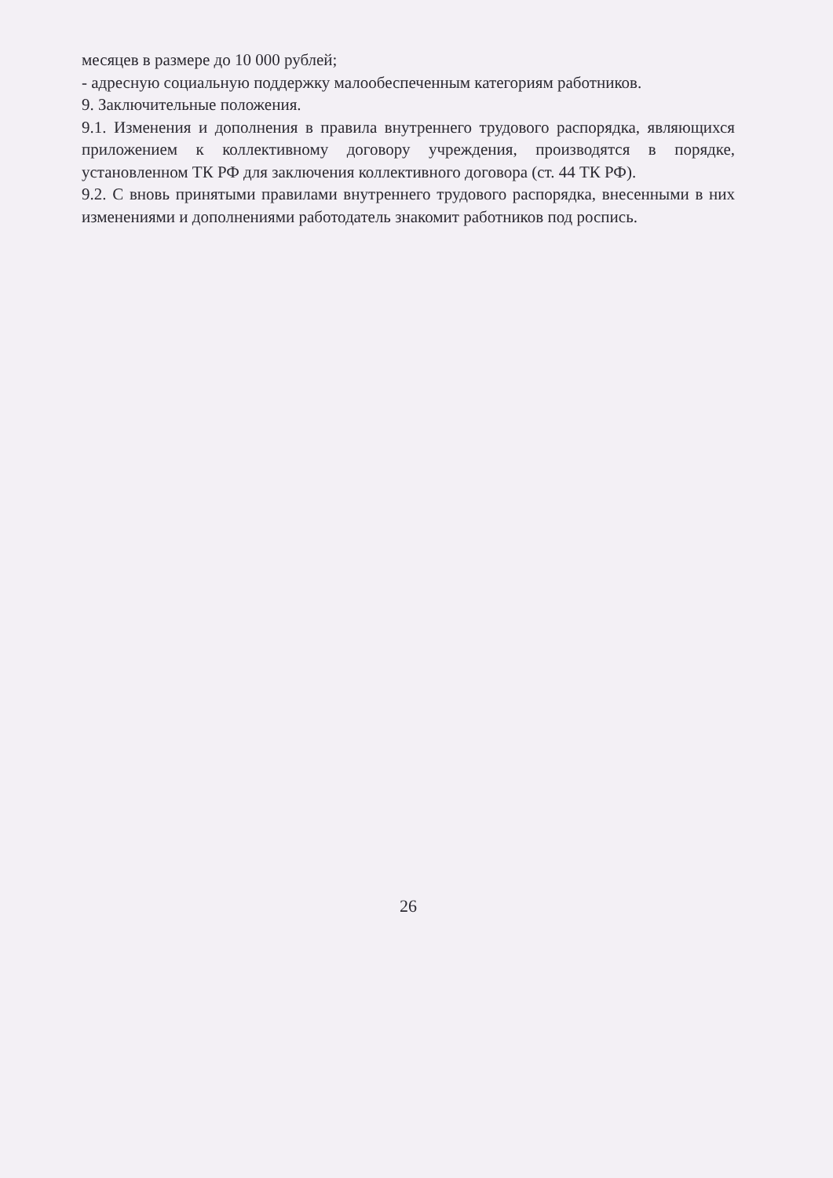месяцев в размере до 10 000 рублей;
- адресную социальную поддержку малообеспеченным категориям работников.
9. Заключительные положения.
9.1. Изменения и дополнения в правила внутреннего трудового распорядка, являющихся приложением к коллективному договору учреждения, производятся в порядке, установленном ТК РФ для заключения коллективного договора (ст. 44 ТК РФ).
9.2. С вновь принятыми правилами внутреннего трудового распорядка, внесенными в них изменениями и дополнениями работодатель знакомит работников под роспись.
26